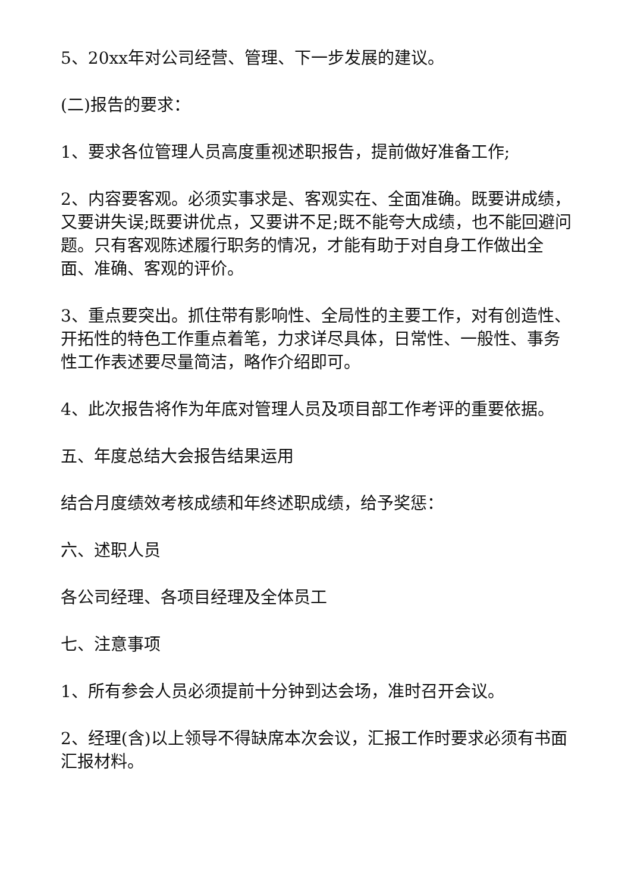5、20xx年对公司经营、管理、下一步发展的建议。
(二)报告的要求：
1、要求各位管理人员高度重视述职报告，提前做好准备工作;
2、内容要客观。必须实事求是、客观实在、全面准确。既要讲成绩，又要讲失误;既要讲优点，又要讲不足;既不能夸大成绩，也不能回避问题。只有客观陈述履行职务的情况，才能有助于对自身工作做出全面、准确、客观的评价。
3、重点要突出。抓住带有影响性、全局性的主要工作，对有创造性、开拓性的特色工作重点着笔，力求详尽具体，日常性、一般性、事务性工作表述要尽量简洁，略作介绍即可。
4、此次报告将作为年底对管理人员及项目部工作考评的重要依据。
五、年度总结大会报告结果运用
结合月度绩效考核成绩和年终述职成绩，给予奖惩：
六、述职人员
各公司经理、各项目经理及全体员工
七、注意事项
1、所有参会人员必须提前十分钟到达会场，准时召开会议。
2、经理(含)以上领导不得缺席本次会议，汇报工作时要求必须有书面汇报材料。